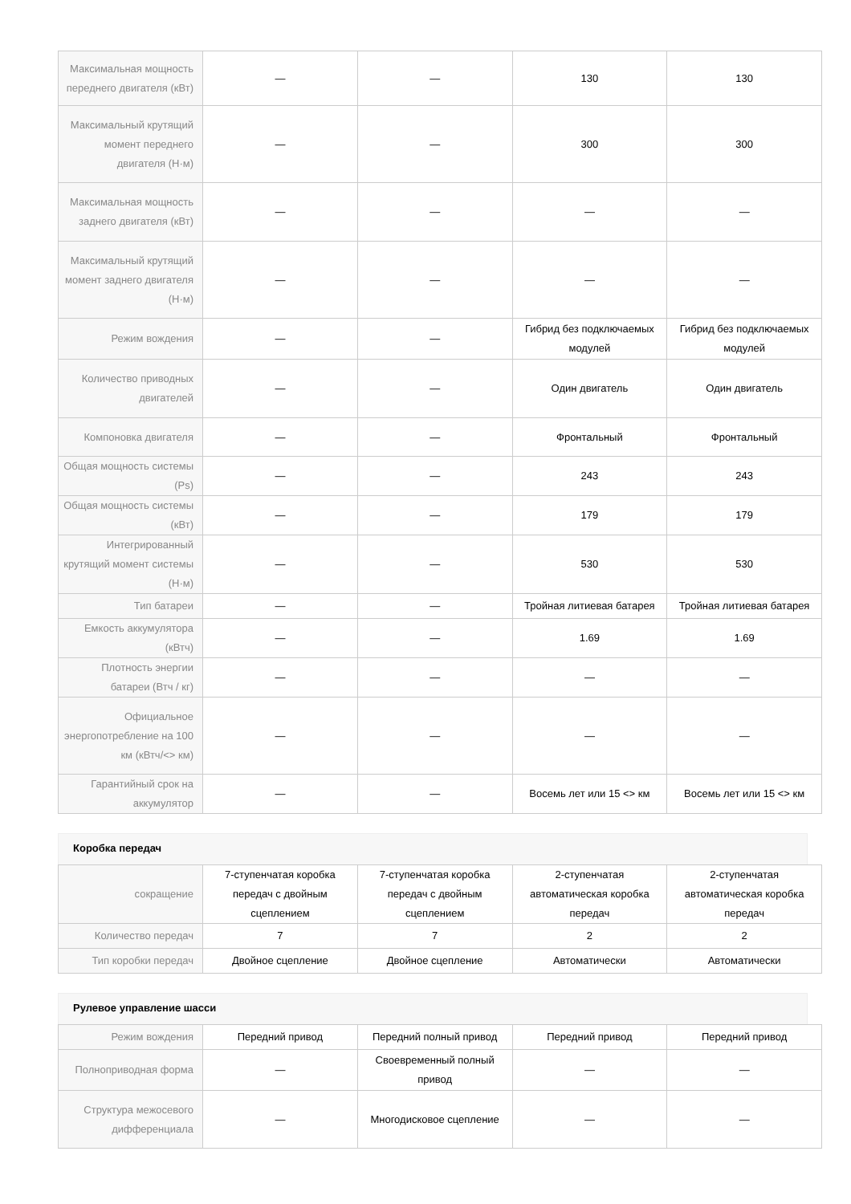| Максимальная мощность переднего двигателя (кВт) | — | — | 130 | 130 |
| Максимальный крутящий момент переднего двигателя (Н·м) | — | — | 300 | 300 |
| Максимальная мощность заднего двигателя (кВт) | — | — | — | — |
| Максимальный крутящий момент заднего двигателя (Н·м) | — | — | — | — |
| Режим вождения | — | — | Гибрид без подключаемых модулей | Гибрид без подключаемых модулей |
| Количество приводных двигателей | — | — | Один двигатель | Один двигатель |
| Компоновка двигателя | — | — | Фронтальный | Фронтальный |
| Общая мощность системы (Ps) | — | — | 243 | 243 |
| Общая мощность системы (кВт) | — | — | 179 | 179 |
| Интегрированный крутящий момент системы (Н·м) | — | — | 530 | 530 |
| Тип батареи | — | — | Тройная литиевая батарея | Тройная литиевая батарея |
| Емкость аккумулятора (кВтч) | — | — | 1.69 | 1.69 |
| Плотность энергии батареи (Втч / кг) | — | — | — | — |
| Официальное энергопотребление на 100 км (кВтч/<> км) | — | — | — | — |
| Гарантийный срок на аккумулятор | — | — | Восемь лет или 15 <> км | Восемь лет или 15 <> км |
Коробка передач
| сокращение | 7-ступенчатая коробка передач с двойным сцеплением | 7-ступенчатая коробка передач с двойным сцеплением | 2-ступенчатая автоматическая коробка передач | 2-ступенчатая автоматическая коробка передач |
| Количество передач | 7 | 7 | 2 | 2 |
| Тип коробки передач | Двойное сцепление | Двойное сцепление | Автоматически | Автоматически |
Рулевое управление шасси
| Режим вождения | Передний привод | Передний полный привод | Передний привод | Передний привод |
| Полноприводная форма | — | Своевременный полный привод | — | — |
| Структура межосевого дифференциала | — | Многодисковое сцепление | — | — |